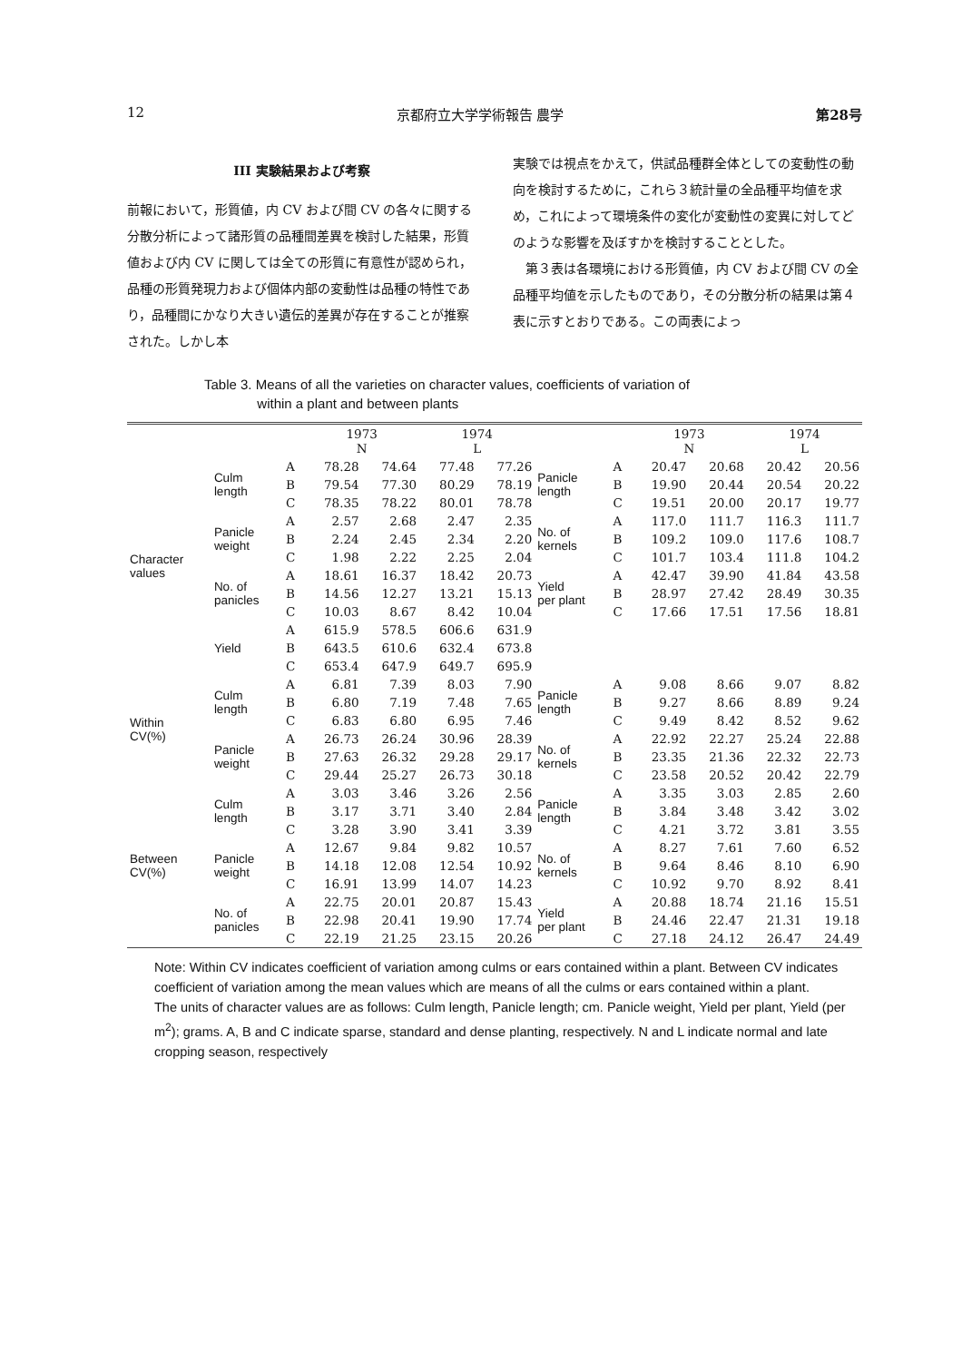12 京都府立大学学術報告 農学 第28号
III 実験結果および考察
前報において，形質値，内 CV および間 CV の各々に関する分散分析によって諸形質の品種間差異を検討した結果，形質値および内 CV に関しては全ての形質に有意性が認められ，品種の形質発現力および個体内部の変動性は品種の特性であり，品種間にかなり大きい遺伝的差異が存在することが推察された。しかし本
実験では視点をかえて，供試品種群全体としての変動性の動向を検討するために，これら３統計量の全品種平均値を求め，これによって環境条件の変化が変動性の変異に対してどのような影響を及ぼすかを検討することとした。
　第３表は各環境における形質値，内 CV および間 CV の全品種平均値を示したものであり，その分散分析の結果は第４表に示すとおりである。この両表によっ
Table 3. Means of all the varieties on character values, coefficients of variation of
within a plant and between plants
| | | | 1973 N | | 1974 L | | | | 1973 N | | 1974 L | |
| --- | --- | --- | --- | --- | --- | --- | --- | --- | --- | --- | --- | --- |
| Character values | Culm length | A | 78.28 | 74.64 | 77.48 | 77.26 | Panicle length | A | 20.47 | 20.68 | 20.42 | 20.56 |
| | | B | 79.54 | 77.30 | 80.29 | 78.19 | | B | 19.90 | 20.44 | 20.54 | 20.22 |
| | | C | 78.35 | 78.22 | 80.01 | 78.78 | | C | 19.51 | 20.00 | 20.17 | 19.77 |
| | Panicle weight | A | 2.57 | 2.68 | 2.47 | 2.35 | No. of kernels | A | 117.0 | 111.7 | 116.3 | 111.7 |
| | | B | 2.24 | 2.45 | 2.34 | 2.20 | | B | 109.2 | 109.0 | 117.6 | 108.7 |
| | | C | 1.98 | 2.22 | 2.25 | 2.04 | | C | 101.7 | 103.4 | 111.8 | 104.2 |
| | No. of panicles | A | 18.61 | 16.37 | 18.42 | 20.73 | Yield per plant | A | 42.47 | 39.90 | 41.84 | 43.58 |
| | | B | 14.56 | 12.27 | 13.21 | 15.13 | | B | 28.97 | 27.42 | 28.49 | 30.35 |
| | | C | 10.03 | 8.67 | 8.42 | 10.04 | | C | 17.66 | 17.51 | 17.56 | 18.81 |
| | Yield | A | 615.9 | 578.5 | 606.6 | 631.9 | | | | | | |
| | | B | 643.5 | 610.6 | 632.4 | 673.8 | | | | | | |
| | | C | 653.4 | 647.9 | 649.7 | 695.9 | | | | | | |
| Within CV(%) | Culm length | A | 6.81 | 7.39 | 8.03 | 7.90 | Panicle length | A | 9.08 | 8.66 | 9.07 | 8.82 |
| | | B | 6.80 | 7.19 | 7.48 | 7.65 | | B | 9.27 | 8.66 | 8.89 | 9.24 |
| | | C | 6.83 | 6.80 | 6.95 | 7.46 | | C | 9.49 | 8.42 | 8.52 | 9.62 |
| | Panicle weight | A | 26.73 | 26.24 | 30.96 | 28.39 | No. of kernels | A | 22.92 | 22.27 | 25.24 | 22.88 |
| | | B | 27.63 | 26.32 | 29.28 | 29.17 | | B | 23.35 | 21.36 | 22.32 | 22.73 |
| | | C | 29.44 | 25.27 | 26.73 | 30.18 | | C | 23.58 | 20.52 | 20.42 | 22.79 |
| Between CV(%) | Culm length | A | 3.03 | 3.46 | 3.26 | 2.56 | Panicle length | A | 3.35 | 3.03 | 2.85 | 2.60 |
| | | B | 3.17 | 3.71 | 3.40 | 2.84 | | B | 3.84 | 3.48 | 3.42 | 3.02 |
| | | C | 3.28 | 3.90 | 3.41 | 3.39 | | C | 4.21 | 3.72 | 3.81 | 3.55 |
| | Panicle weight | A | 12.67 | 9.84 | 9.82 | 10.57 | No. of kernels | A | 8.27 | 7.61 | 7.60 | 6.52 |
| | | B | 14.18 | 12.08 | 12.54 | 10.92 | | B | 9.64 | 8.46 | 8.10 | 6.90 |
| | | C | 16.91 | 13.99 | 14.07 | 14.23 | | C | 10.92 | 9.70 | 8.92 | 8.41 |
| | No. of panicles | A | 22.75 | 20.01 | 20.87 | 15.43 | Yield per plant | A | 20.88 | 18.74 | 21.16 | 15.51 |
| | | B | 22.98 | 20.41 | 19.90 | 17.74 | | B | 24.46 | 22.47 | 21.31 | 19.18 |
| | | C | 22.19 | 21.25 | 23.15 | 20.26 | | C | 27.18 | 24.12 | 26.47 | 24.49 |
Note: Within CV indicates coefficient of variation among culms or ears contained within a plant. Between CV indicates coefficient of variation among the mean values which are means of all the culms or ears contained within a plant.
The units of character values are as follows: Culm length, Panicle length; cm. Panicle weight, Yield per plant, Yield (per m<sup>2</sup>); grams. A, B and C indicate sparse, standard and dense planting, respectively. N and L indicate normal and late cropping season, respectively